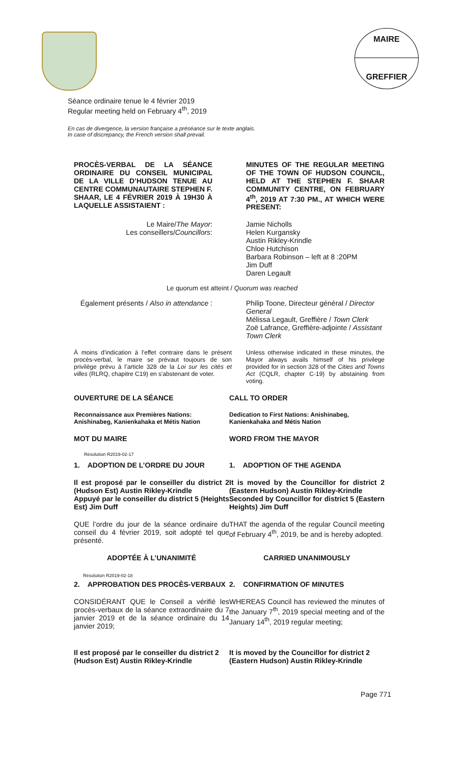MAIRE
GREFFIER
Séance ordinaire tenue le 4 février 2019
Regular meeting held on February 4<sup>th</sup>, 2019
En cas de divergence, la version française a préséance sur le texte anglais.
In case of discrepancy, the French version shall prevail.
PROCÈS-VERBAL DE LA SÉANCE ORDINAIRE DU CONSEIL MUNICIPAL DE LA VILLE D’HUDSON TENUE AU CENTRE COMMUNAUTAIRE STEPHEN F. SHAAR, LE 4 FÉVRIER 2019 À 19H30 À LAQUELLE ASSISTAIENT :
MINUTES OF THE REGULAR MEETING OF THE TOWN OF HUDSON COUNCIL, HELD AT THE STEPHEN F. SHAAR COMMUNITY CENTRE, ON FEBRUARY 4<sup>th</sup>, 2019 AT 7:30 PM., AT WHICH WERE PRESENT:
Le Maire/The Mayor:
Les conseillers/Councillors:
Jamie Nicholls
Helen Kurgansky
Austin Rikley-Krindle
Chloe Hutchison
Barbara Robinson – left at 8 :20PM
Jim Duff
Daren Legault
Le quorum est atteint / Quorum was reached
Également présents / Also in attendance :
Philip Toone, Directeur général / Director General
Mélissa Legault, Greffière / Town Clerk
Zoë Lafrance, Greffière-adjointe / Assistant Town Clerk
À moins d'indication à l’effet contraire dans le présent procès-verbal, le maire se prévaut toujours de son privilège prévu à l’article 328 de la Loi sur les cités et villes (RLRQ, chapitre C19) en s'abstenant de voter.
Unless otherwise indicated in these minutes, the Mayor always avails himself of his privilege provided for in section 328 of the Cities and Towns Act (CQLR, chapter C-19) by abstaining from voting.
OUVERTURE DE LA SÉANCE CALL TO ORDER
Reconnaissance aux Premières Nations: Anishinabeg, Kanienkahaka et Métis Nation
Dedication to First Nations: Anishinabeg, Kanienkahaka and Métis Nation
MOT DU MAIRE WORD FROM THE MAYOR
Résolution R2019-02-17
1. ADOPTION DE L’ORDRE DU JOUR 1. ADOPTION OF THE AGENDA
Il est proposé par le conseiller du district 2 (Hudson Est) Austin Rikley-Krindle
Appuyé par le conseiller du district 5 (Heights Est) Jim Duff
It is moved by the Councillor for district 2 (Eastern Hudson) Austin Rikley-Krindle
Seconded by Councillor for district 5 (Eastern Heights) Jim Duff
QUE l’ordre du jour de la séance ordinaire du conseil du 4 février 2019, soit adopté tel que présenté.
THAT the agenda of the regular Council meeting of February 4<sup>th</sup>, 2019, be and is hereby adopted.
ADOPTÉE À L’UNANIMITÉ CARRIED UNANIMOUSLY
Résolution R2019-02-18
2. APPROBATION DES PROCÈS-VERBAUX 2. CONFIRMATION OF MINUTES
CONSIDÉRANT QUE le Conseil a vérifié les procès-verbaux de la séance extraordinaire du 7 janvier 2019 et de la séance ordinaire du 14 janvier 2019;
WHEREAS Council has reviewed the minutes of the January 7<sup>th</sup>, 2019 special meeting and of the January 14<sup>th</sup>, 2019 regular meeting;
Il est proposé par le conseiller du district 2 (Hudson Est) Austin Rikley-Krindle
It is moved by the Councillor for district 2 (Eastern Hudson) Austin Rikley-Krindle
Page 771